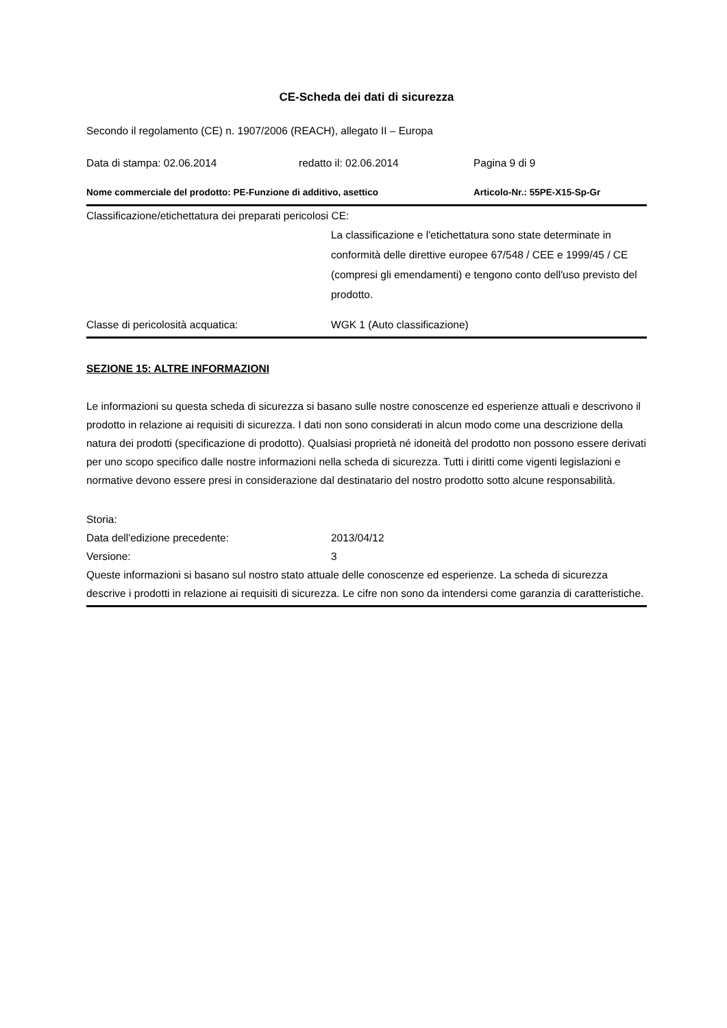CE-Scheda dei dati di sicurezza
Secondo il regolamento (CE) n. 1907/2006 (REACH), allegato II – Europa
Data di stampa: 02.06.2014 redatto il: 02.06.2014 Pagina 9 di 9
Nome commerciale del prodotto: PE-Funzione di additivo, asettico Articolo-Nr.: 55PE-X15-Sp-Gr
Classificazione/etichettatura dei preparati pericolosi CE:
La classificazione e l'etichettatura sono state determinate in conformità delle direttive europee 67/548 / CEE e 1999/45 / CE (compresi gli emendamenti) e tengono conto dell'uso previsto del prodotto.
Classe di pericolosità acquatica: WGK 1 (Auto classificazione)
SEZIONE 15: ALTRE INFORMAZIONI
Le informazioni su questa scheda di sicurezza si basano sulle nostre conoscenze ed esperienze attuali e descrivono il prodotto in relazione ai requisiti di sicurezza. I dati non sono considerati in alcun modo come una descrizione della natura dei prodotti (specificazione di prodotto). Qualsiasi proprietà né idoneità del prodotto non possono essere derivati per uno scopo specifico dalle nostre informazioni nella scheda di sicurezza. Tutti i diritti come vigenti legislazioni e normative devono essere presi in considerazione dal destinatario del nostro prodotto sotto alcune responsabilità.
Storia:
Data dell'edizione precedente: 2013/04/12
Versione: 3
Queste informazioni si basano sul nostro stato attuale delle conoscenze ed esperienze. La scheda di sicurezza descrive i prodotti in relazione ai requisiti di sicurezza. Le cifre non sono da intendersi come garanzia di caratteristiche.